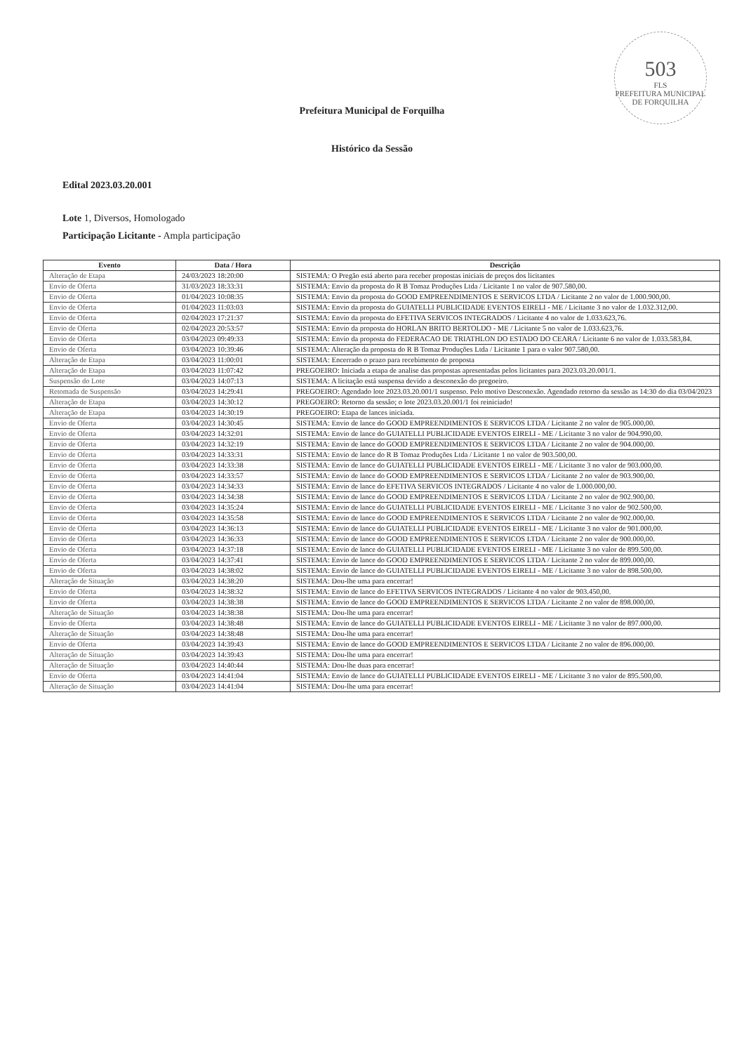503
FLS
PREFEITURA MUNICIPAL DE FORQUILHA
Prefeitura Municipal de Forquilha
Histórico da Sessão
Edital 2023.03.20.001
Lote 1, Diversos, Homologado
Participação Licitante - Ampla participação
| Evento | Data / Hora | Descrição |
| --- | --- | --- |
| Alteração de Etapa | 24/03/2023 18:20:00 | SISTEMA: O Pregão está aberto para receber propostas iniciais de preços dos licitantes |
| Envio de Oferta | 31/03/2023 18:33:31 | SISTEMA: Envio da proposta do R B Tomaz Produções Ltda / Licitante 1 no valor de 907.580,00. |
| Envio de Oferta | 01/04/2023 10:08:35 | SISTEMA: Envio da proposta do GOOD EMPREENDIMENTOS E SERVICOS LTDA / Licitante 2 no valor de 1.000.900,00. |
| Envio de Oferta | 01/04/2023 11:03:03 | SISTEMA: Envio da proposta do GUIATELLI PUBLICIDADE EVENTOS EIRELI - ME / Licitante 3 no valor de 1.032.312,00. |
| Envio de Oferta | 02/04/2023 17:21:37 | SISTEMA: Envio da proposta do EFETIVA SERVICOS INTEGRADOS / Licitante 4 no valor de 1.033.623,76. |
| Envio de Oferta | 02/04/2023 20:53:57 | SISTEMA: Envio da proposta do HORLAN BRITO BERTOLDO - ME / Licitante 5 no valor de 1.033.623,76. |
| Envio de Oferta | 03/04/2023 09:49:33 | SISTEMA: Envio da proposta do FEDERACAO DE TRIATHLON DO ESTADO DO CEARA / Licitante 6 no valor de 1.033.583,84. |
| Envio de Oferta | 03/04/2023 10:39:46 | SISTEMA: Alteração da proposta do R B Tomaz Produções Ltda / Licitante 1 para o valor 907.580,00. |
| Alteração de Etapa | 03/04/2023 11:00:01 | SISTEMA: Encerrado o prazo para recebimento de proposta |
| Alteração de Etapa | 03/04/2023 11:07:42 | PREGOEIRO: Iniciada a etapa de analise das propostas apresentadas pelos licitantes para 2023.03.20.001/1. |
| Suspensão do Lote | 03/04/2023 14:07:13 | SISTEMA: A licitação está suspensa devido a desconexão do pregoeiro. |
| Retomada de Suspensão | 03/04/2023 14:29:41 | PREGOEIRO: Agendado lote 2023.03.20.001/1 suspenso. Pelo motivo Desconexão. Agendado retorno da sessão as 14:30 do dia 03/04/2023 |
| Alteração de Etapa | 03/04/2023 14:30:12 | PREGOEIRO: Retorno da sessão; o lote 2023.03.20.001/1 foi reiniciado! |
| Alteração de Etapa | 03/04/2023 14:30:19 | PREGOEIRO: Etapa de lances iniciada. |
| Envio de Oferta | 03/04/2023 14:30:45 | SISTEMA: Envio de lance do GOOD EMPREENDIMENTOS E SERVICOS LTDA / Licitante 2 no valor de 905.000,00. |
| Envio de Oferta | 03/04/2023 14:32:01 | SISTEMA: Envio de lance do GUIATELLI PUBLICIDADE EVENTOS EIRELI - ME / Licitante 3 no valor de 904.990,00. |
| Envio de Oferta | 03/04/2023 14:32:19 | SISTEMA: Envio de lance do GOOD EMPREENDIMENTOS E SERVICOS LTDA / Licitante 2 no valor de 904.000,00. |
| Envio de Oferta | 03/04/2023 14:33:31 | SISTEMA: Envio de lance do R B Tomaz Produções Ltda / Licitante 1 no valor de 903.500,00. |
| Envio de Oferta | 03/04/2023 14:33:38 | SISTEMA: Envio de lance do GUIATELLI PUBLICIDADE EVENTOS EIRELI - ME / Licitante 3 no valor de 903.000,00. |
| Envio de Oferta | 03/04/2023 14:33:57 | SISTEMA: Envio de lance do GOOD EMPREENDIMENTOS E SERVICOS LTDA / Licitante 2 no valor de 903.900,00. |
| Envio de Oferta | 03/04/2023 14:34:33 | SISTEMA: Envio de lance do EFETIVA SERVICOS INTEGRADOS / Licitante 4 no valor de 1.000.000,00. |
| Envio de Oferta | 03/04/2023 14:34:38 | SISTEMA: Envio de lance do GOOD EMPREENDIMENTOS E SERVICOS LTDA / Licitante 2 no valor de 902.900,00. |
| Envio de Oferta | 03/04/2023 14:35:24 | SISTEMA: Envio de lance do GUIATELLI PUBLICIDADE EVENTOS EIRELI - ME / Licitante 3 no valor de 902.500,00. |
| Envio de Oferta | 03/04/2023 14:35:58 | SISTEMA: Envio de lance do GOOD EMPREENDIMENTOS E SERVICOS LTDA / Licitante 2 no valor de 902.000,00. |
| Envio de Oferta | 03/04/2023 14:36:13 | SISTEMA: Envio de lance do GUIATELLI PUBLICIDADE EVENTOS EIRELI - ME / Licitante 3 no valor de 901.000,00. |
| Envio de Oferta | 03/04/2023 14:36:33 | SISTEMA: Envio de lance do GOOD EMPREENDIMENTOS E SERVICOS LTDA / Licitante 2 no valor de 900.000,00. |
| Envio de Oferta | 03/04/2023 14:37:18 | SISTEMA: Envio de lance do GUIATELLI PUBLICIDADE EVENTOS EIRELI - ME / Licitante 3 no valor de 899.500,00. |
| Envio de Oferta | 03/04/2023 14:37:41 | SISTEMA: Envio de lance do GOOD EMPREENDIMENTOS E SERVICOS LTDA / Licitante 2 no valor de 899.000,00. |
| Envio de Oferta | 03/04/2023 14:38:02 | SISTEMA: Envio de lance do GUIATELLI PUBLICIDADE EVENTOS EIRELI - ME / Licitante 3 no valor de 898.500,00. |
| Alteração de Situação | 03/04/2023 14:38:20 | SISTEMA: Dou-lhe uma para encerrar! |
| Envio de Oferta | 03/04/2023 14:38:32 | SISTEMA: Envio de lance do EFETIVA SERVICOS INTEGRADOS / Licitante 4 no valor de 903.450,00. |
| Envio de Oferta | 03/04/2023 14:38:38 | SISTEMA: Envio de lance do GOOD EMPREENDIMENTOS E SERVICOS LTDA / Licitante 2 no valor de 898.000,00. |
| Alteração de Situação | 03/04/2023 14:38:38 | SISTEMA: Dou-lhe uma para encerrar! |
| Envio de Oferta | 03/04/2023 14:38:48 | SISTEMA: Envio de lance do GUIATELLI PUBLICIDADE EVENTOS EIRELI - ME / Licitante 3 no valor de 897.000,00. |
| Alteração de Situação | 03/04/2023 14:38:48 | SISTEMA: Dou-lhe uma para encerrar! |
| Envio de Oferta | 03/04/2023 14:39:43 | SISTEMA: Envio de lance do GOOD EMPREENDIMENTOS E SERVICOS LTDA / Licitante 2 no valor de 896.000,00. |
| Alteração de Situação | 03/04/2023 14:39:43 | SISTEMA: Dou-lhe uma para encerrar! |
| Alteração de Situação | 03/04/2023 14:40:44 | SISTEMA: Dou-lhe duas para encerrar! |
| Envio de Oferta | 03/04/2023 14:41:04 | SISTEMA: Envio de lance do GUIATELLI PUBLICIDADE EVENTOS EIRELI - ME / Licitante 3 no valor de 895.500,00. |
| Alteração de Situação | 03/04/2023 14:41:04 | SISTEMA: Dou-lhe uma para encerrar! |